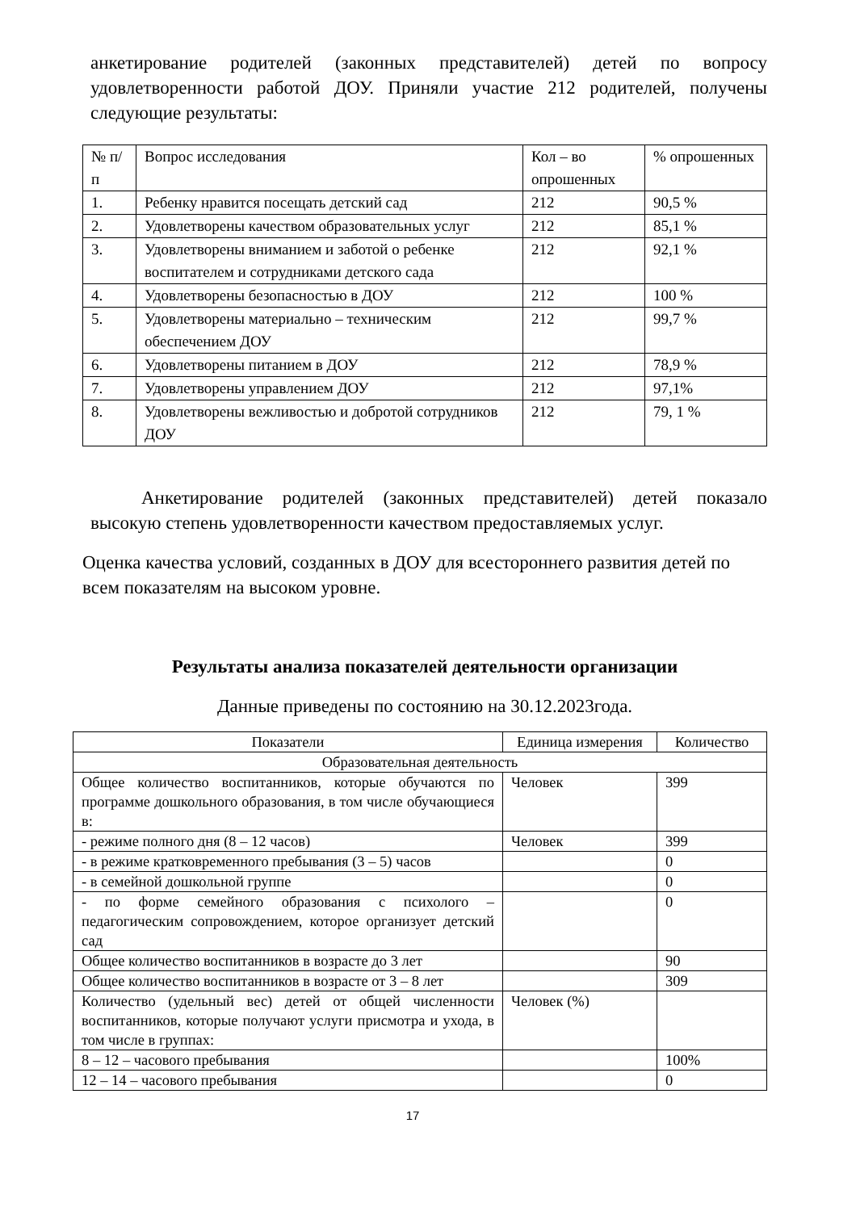анкетирование родителей (законных представителей) детей по вопросу удовлетворенности работой ДОУ. Приняли участие 212 родителей, получены следующие результаты:
| № п/п | Вопрос исследования | Кол – во опрошенных | % опрошенных |
| --- | --- | --- | --- |
| 1. | Ребенку нравится посещать детский сад | 212 | 90,5 % |
| 2. | Удовлетворены качеством образовательных услуг | 212 | 85,1 % |
| 3. | Удовлетворены вниманием и заботой о ребенке воспитателем и сотрудниками детского сада | 212 | 92,1 % |
| 4. | Удовлетворены безопасностью в ДОУ | 212 | 100 % |
| 5. | Удовлетворены материально – техническим обеспечением ДОУ | 212 | 99,7 % |
| 6. | Удовлетворены питанием в ДОУ | 212 | 78,9 % |
| 7. | Удовлетворены управлением ДОУ | 212 | 97,1% |
| 8. | Удовлетворены вежливостью и добротой сотрудников ДОУ | 212 | 79, 1 % |
Анкетирование родителей (законных представителей) детей показало высокую степень удовлетворенности качеством предоставляемых услуг.
Оценка качества условий, созданных в ДОУ для всестороннего развития детей по всем показателям на высоком уровне.
Результаты анализа показателей деятельности организации
Данные приведены по состоянию на 30.12.2023года.
| Показатели | Единица измерения | Количество |
| --- | --- | --- |
| Образовательная деятельность | | |
| Общее количество воспитанников, которые обучаются по программе дошкольного образования, в том числе обучающиеся в: | Человек | 399 |
| - режиме полного дня (8 – 12 часов) | Человек | 399 |
| - в режиме кратковременного пребывания (3 – 5) часов | | 0 |
| - в семейной дошкольной группе | | 0 |
| - по форме семейного образования с психолого – педагогическим сопровождением, которое организует детский сад | | 0 |
| Общее количество воспитанников в возрасте до 3 лет | | 90 |
| Общее количество воспитанников в возрасте от 3 – 8 лет | | 309 |
| Количество (удельный вес) детей от общей численности воспитанников, которые получают услуги присмотра и ухода, в том числе в группах: | Человек (%) | |
| 8 – 12 – часового пребывания | | 100% |
| 12 – 14 – часового пребывания | | 0 |
17